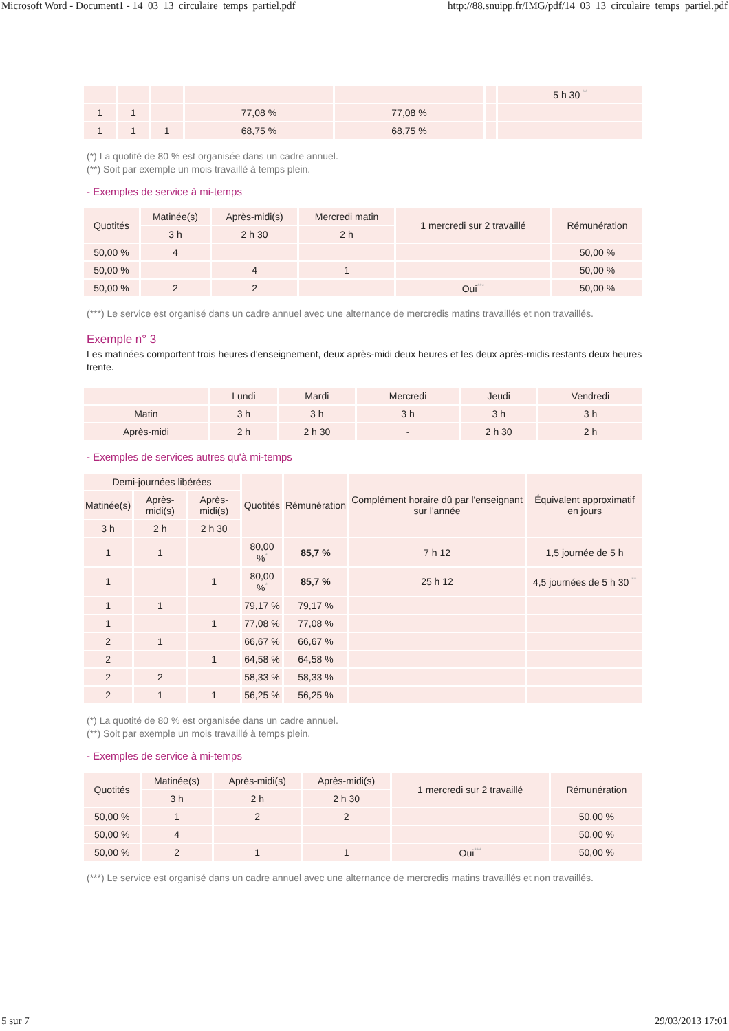Microsoft Word - Document1 - 14_03_13_circulaire_temps_partiel.pdf http://88.snuipp.fr/IMG/pdf/14_03_13_circulaire_temps_partiel.pdf
| | | | | | | 5 h 30 <sup>**</sup> |
| 1 | 1 | | 77,08 % | 77,08 % | | |
| 1 | 1 | 1 | 68,75 % | 68,75 % | | |
(*) La quotité de 80 % est organisée dans un cadre annuel.
(**) Soit par exemple un mois travaillé à temps plein.
- Exemples de service à mi-temps
| Quotités | Matinée(s) | Après-midi(s) | Mercredi matin | 1 mercredi sur 2 travaillé | Rémunération |
| --- | --- | --- | --- | --- | --- |
| | 3 h | 2 h 30 | 2 h | | |
| 50,00 % | 4 | | | | 50,00 % |
| 50,00 % | | 4 | 1 | | 50,00 % |
| 50,00 % | 2 | 2 | | Oui<sup>***</sup> | 50,00 % |
(***) Le service est organisé dans un cadre annuel avec une alternance de mercredis matins travaillés et non travaillés.
Exemple n° 3
Les matinées comportent trois heures d'enseignement, deux après-midi deux heures et les deux après-midis restants deux heures trente.
| | Lundi | Mardi | Mercredi | Jeudi | Vendredi |
| --- | --- | --- | --- | --- | --- |
| Matin | 3 h | 3 h | 3 h | 3 h | 3 h |
| Après-midi | 2 h | 2 h 30 | - | 2 h 30 | 2 h |
- Exemples de services autres qu'à mi-temps
| Demi-journées libérées | | | Quotités | Rémunération | Complément horaire dû par l'enseignant sur l'année | Équivalent approximatif en jours |
| --- | --- | --- | --- | --- | --- | --- |
| Matinée(s) | Après-midi(s) | Après-midi(s) | | | | |
| 3 h | 2 h | 2 h 30 | | | | |
| 1 | 1 | | 80,00 %<sup>*</sup> | 85,7 % | 7 h 12 | 1,5 journée de 5 h |
| 1 | | 1 | 80,00 %<sup>*</sup> | 85,7 % | 25 h 12 | 4,5 journées de 5 h 30 <sup>**</sup> |
| 1 | 1 | | 79,17 % | 79,17 % | | |
| 1 | | 1 | 77,08 % | 77,08 % | | |
| 2 | 1 | | 66,67 % | 66,67 % | | |
| 2 | | 1 | 64,58 % | 64,58 % | | |
| 2 | 2 | | 58,33 % | 58,33 % | | |
| 2 | 1 | 1 | 56,25 % | 56,25 % | | |
(*) La quotité de 80 % est organisée dans un cadre annuel.
(**) Soit par exemple un mois travaillé à temps plein.
- Exemples de service à mi-temps
| Quotités | Matinée(s) | Après-midi(s) | Après-midi(s) | 1 mercredi sur 2 travaillé | Rémunération |
| --- | --- | --- | --- | --- | --- |
| | 3 h | 2 h | 2 h 30 | | |
| 50,00 % | 1 | 2 | 2 | | 50,00 % |
| 50,00 % | 4 | | | | 50,00 % |
| 50,00 % | 2 | 1 | 1 | Oui<sup>***</sup> | 50,00 % |
(***) Le service est organisé dans un cadre annuel avec une alternance de mercredis matins travaillés et non travaillés.
5 sur 7 29/03/2013 17:01